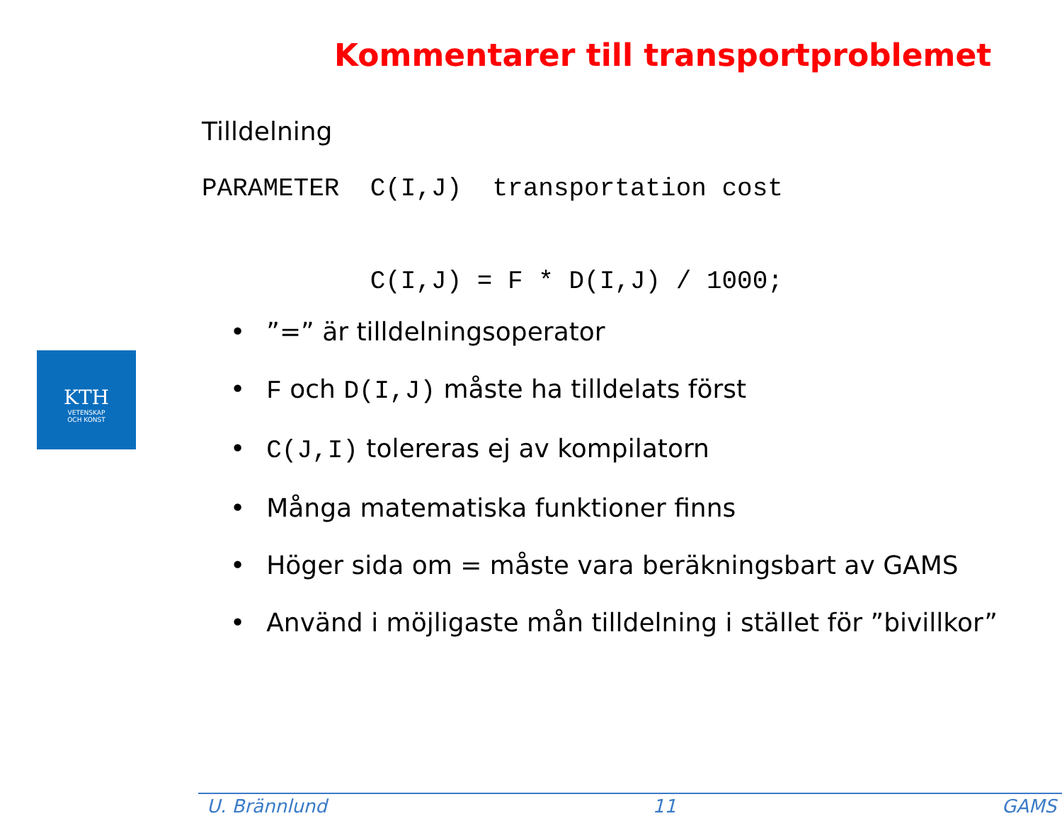Kommentarer till transportproblemet
Tilldelning
PARAMETER  C(I,J)  transportation cost
           C(I,J) = F * D(I,J) / 1000;
•”=” är tilldelningsoperator
• F och D(I,J) måste ha tilldelats först
• C(J,I) tolereras ej av kompilatorn
• Många matematiska funktioner finns
• Höger sida om = måste vara beräkningsbart av GAMS
• Använd i möjligaste mån tilldelning i stället för ”bivillkor”
KTH
VETENSKAP
OCH KONST
U. Brännlund 11 GAMS